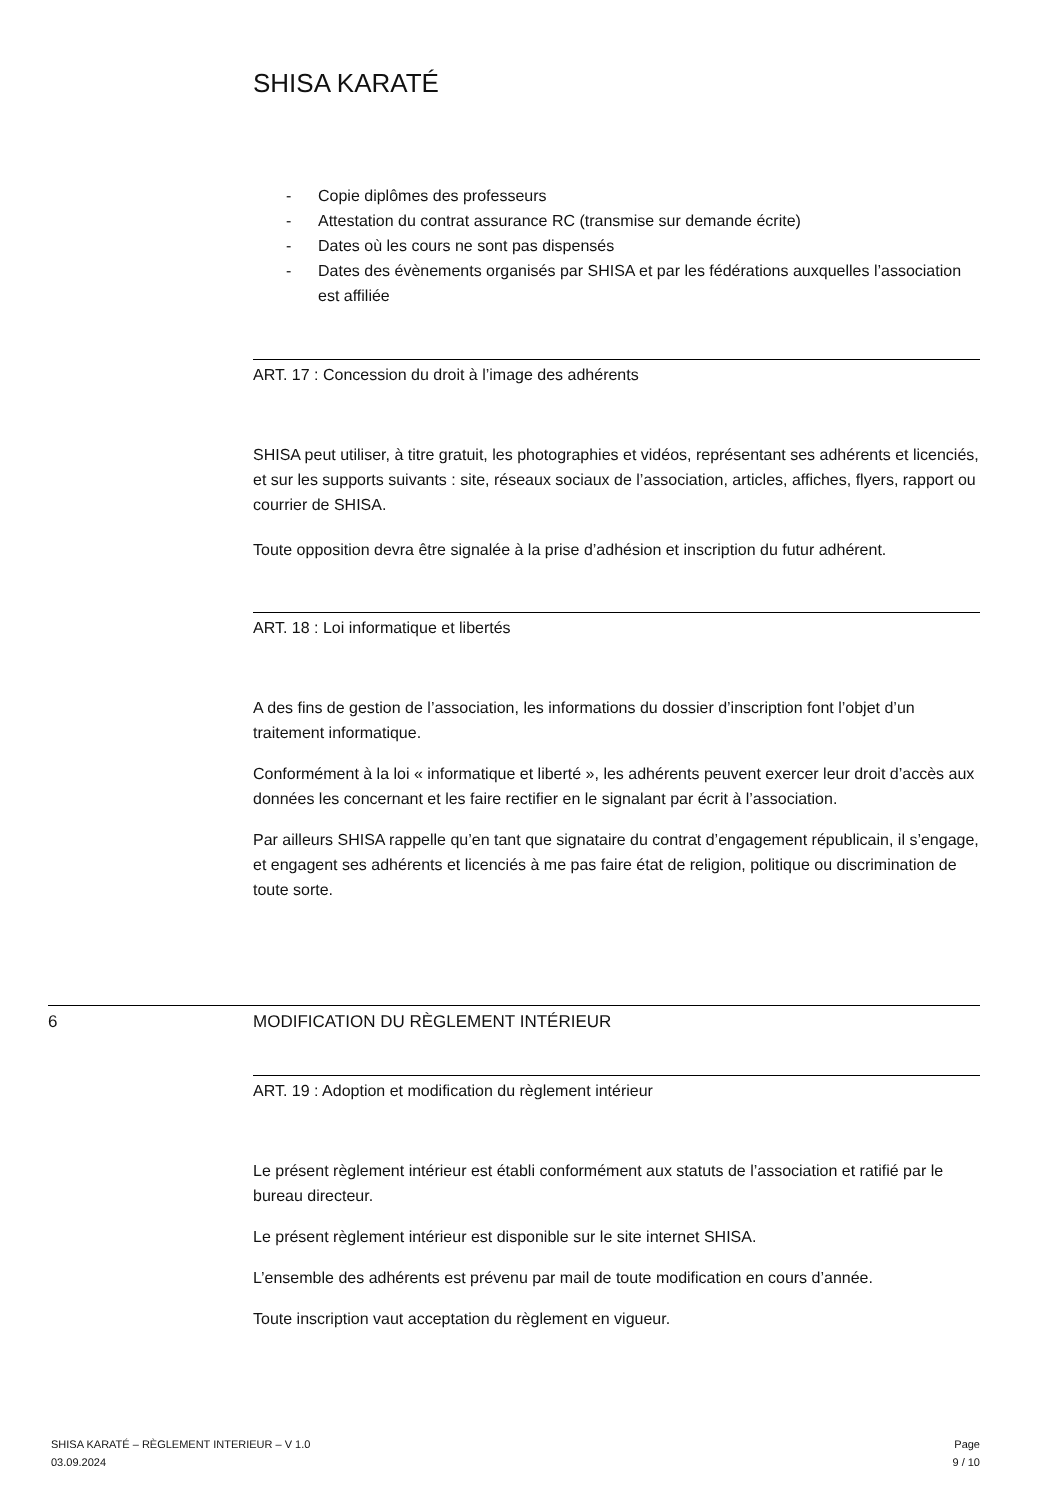SHISA KARATÉ
- Copie diplômes des professeurs
- Attestation du contrat assurance RC (transmise sur demande écrite)
- Dates où les cours ne sont pas dispensés
- Dates des évènements organisés par SHISA et par les fédérations auxquelles l’association est affiliée
ART. 17 : Concession du droit à l’image des adhérents
SHISA peut utiliser, à titre gratuit, les photographies et vidéos, représentant ses adhérents et licenciés, et sur les supports suivants : site, réseaux sociaux de l’association, articles, affiches, flyers, rapport ou courrier de SHISA.
Toute opposition devra être signalée à la prise d’adhésion et inscription du futur adhérent.
ART. 18 : Loi informatique et libertés
A des fins de gestion de l’association, les informations du dossier d’inscription font l’objet d’un traitement informatique.
Conformément à la loi « informatique et liberté », les adhérents peuvent exercer leur droit d’accès aux données les concernant et les faire rectifier en le signalant par écrit à l’association.
Par ailleurs SHISA rappelle qu’en tant que signataire du contrat d’engagement républicain, il s’engage, et engagent ses adhérents et licenciés à me pas faire état de religion, politique ou discrimination de toute sorte.
6 MODIFICATION DU RÈGLEMENT INTÉRIEUR
ART. 19 : Adoption et modification du règlement intérieur
Le présent règlement intérieur est établi conformément aux statuts de l’association et ratifié par le bureau directeur.
Le présent règlement intérieur est disponible sur le site internet SHISA.
L’ensemble des adhérents est prévenu par mail de toute modification en cours d’année.
Toute inscription vaut acceptation du règlement en vigueur.
SHISA KARATÉ – RÈGLEMENT INTERIEUR – V 1.0
03.09.2024
Page
9 / 10